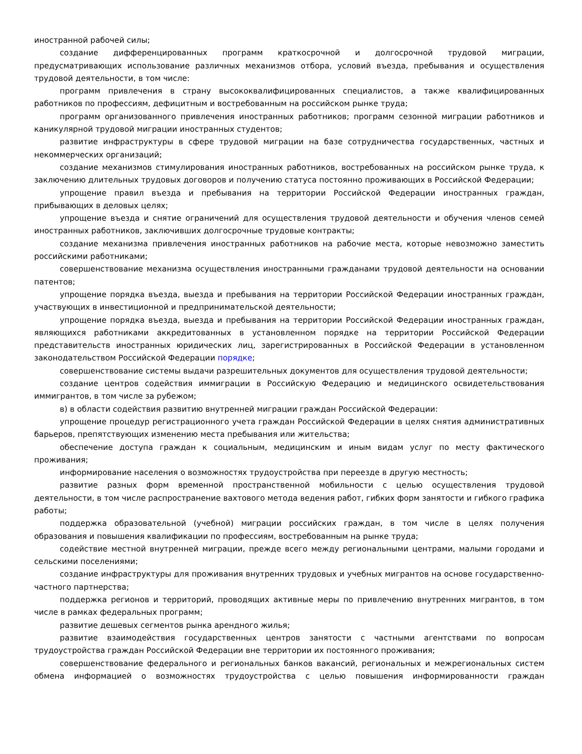иностранной рабочей силы;
создание дифференцированных программ краткосрочной и долгосрочной трудовой миграции, предусматривающих использование различных механизмов отбора, условий въезда, пребывания и осуществления трудовой деятельности, в том числе:
программ привлечения в страну высококвалифицированных специалистов, а также квалифицированных работников по профессиям, дефицитным и востребованным на российском рынке труда;
программ организованного привлечения иностранных работников; программ сезонной миграции работников и каникулярной трудовой миграции иностранных студентов;
развитие инфраструктуры в сфере трудовой миграции на базе сотрудничества государственных, частных и некоммерческих организаций;
создание механизмов стимулирования иностранных работников, востребованных на российском рынке труда, к заключению длительных трудовых договоров и получению статуса постоянно проживающих в Российской Федерации;
упрощение правил въезда и пребывания на территории Российской Федерации иностранных граждан, прибывающих в деловых целях;
упрощение въезда и снятие ограничений для осуществления трудовой деятельности и обучения членов семей иностранных работников, заключивших долгосрочные трудовые контракты;
создание механизма привлечения иностранных работников на рабочие места, которые невозможно заместить российскими работниками;
совершенствование механизма осуществления иностранными гражданами трудовой деятельности на основании патентов;
упрощение порядка въезда, выезда и пребывания на территории Российской Федерации иностранных граждан, участвующих в инвестиционной и предпринимательской деятельности;
упрощение порядка въезда, выезда и пребывания на территории Российской Федерации иностранных граждан, являющихся работниками аккредитованных в установленном порядке на территории Российской Федерации представительств иностранных юридических лиц, зарегистрированных в Российской Федерации в установленном законодательством Российской Федерации порядке;
совершенствование системы выдачи разрешительных документов для осуществления трудовой деятельности;
создание центров содействия иммиграции в Российскую Федерацию и медицинского освидетельствования иммигрантов, в том числе за рубежом;
в) в области содействия развитию внутренней миграции граждан Российской Федерации:
упрощение процедур регистрационного учета граждан Российской Федерации в целях снятия административных барьеров, препятствующих изменению места пребывания или жительства;
обеспечение доступа граждан к социальным, медицинским и иным видам услуг по месту фактического проживания;
информирование населения о возможностях трудоустройства при переезде в другую местность;
развитие разных форм временной пространственной мобильности с целью осуществления трудовой деятельности, в том числе распространение вахтового метода ведения работ, гибких форм занятости и гибкого графика работы;
поддержка образовательной (учебной) миграции российских граждан, в том числе в целях получения образования и повышения квалификации по профессиям, востребованным на рынке труда;
содействие местной внутренней миграции, прежде всего между региональными центрами, малыми городами и сельскими поселениями;
создание инфраструктуры для проживания внутренних трудовых и учебных мигрантов на основе государственно-частного партнерства;
поддержка регионов и территорий, проводящих активные меры по привлечению внутренних мигрантов, в том числе в рамках федеральных программ;
развитие дешевых сегментов рынка арендного жилья;
развитие взаимодействия государственных центров занятости с частными агентствами по вопросам трудоустройства граждан Российской Федерации вне территории их постоянного проживания;
совершенствование федерального и региональных банков вакансий, региональных и межрегиональных систем обмена информацией о возможностях трудоустройства с целью повышения информированности граждан